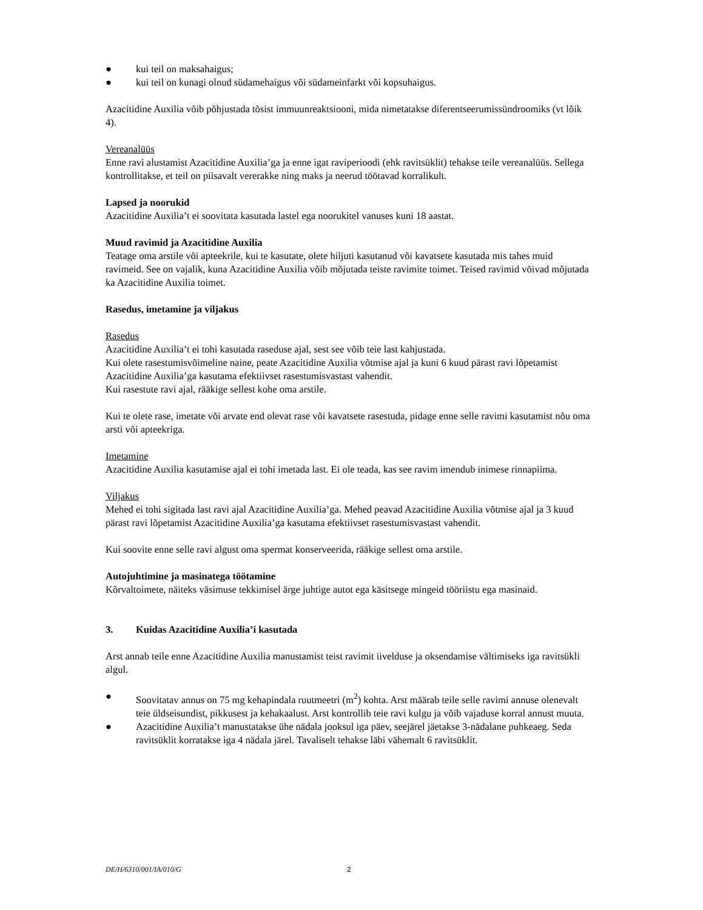● kui teil on maksahaigus;
● kui teil on kunagi olnud südamehaigus või südameinfarkt või kopsuhaigus.
Azacitidine Auxilia võib põhjustada tõsist immuunreaktsiooni, mida nimetatakse diferentseerumissündroomiks (vt lõik 4).
Vereanalüüs
Enne ravi alustamist Azacitidine Auxilia’ga ja enne igat raviperioodi (ehk ravitsüklit) tehakse teile vereanalüüs. Sellega kontrollitakse, et teil on piisavalt vererakke ning maks ja neerud töötavad korralikult.
Lapsed ja noorukid
Azacitidine Auxilia’t ei soovitata kasutada lastel ega noorukitel vanuses kuni 18 aastat.
Muud ravimid ja Azacitidine Auxilia
Teatage oma arstile või apteekrile, kui te kasutate, olete hiljuti kasutanud või kavatsete kasutada mis tahes muid ravimeid. See on vajalik, kuna Azacitidine Auxilia võib mõjutada teiste ravimite toimet. Teised ravimid võivad mõjutada ka Azacitidine Auxilia toimet.
Rasedus, imetamine ja viljakus
Rasedus
Azacitidine Auxilia’t ei tohi kasutada raseduse ajal, sest see võib teie last kahjustada.
Kui olete rasestumisvõimeline naine, peate Azacitidine Auxilia võtmise ajal ja kuni 6 kuud pärast ravi lõpetamist Azacitidine Auxilia’ga kasutama efektiivset rasestumisvastast vahendit.
Kui rasestute ravi ajal, rääkige sellest kohe oma arstile.
Kui te olete rase, imetate või arvate end olevat rase või kavatsete rasestuda, pidage enne selle ravimi kasutamist nõu oma arsti või apteekriga.
Imetamine
Azacitidine Auxilia kasutamise ajal ei tohi imetada last. Ei ole teada, kas see ravim imendub inimese rinnapiima.
Viljakus
Mehed ei tohi sigitada last ravi ajal Azacitidine Auxilia’ga. Mehed peavad Azacitidine Auxilia võtmise ajal ja 3 kuud pärast ravi lõpetamist Azacitidine Auxilia’ga kasutama efektiivset rasestumisvastast vahendit.
Kui soovite enne selle ravi algust oma spermat konserveerida, rääkige sellest oma arstile.
Autojuhtimine ja masinatega töötamine
Kõrvaltoimete, näiteks väsimuse tekkimisel ärge juhtige autot ega käsitsege mingeid tööriistu ega masinaid.
3. Kuidas Azacitidine Auxilia’i kasutada
Arst annab teile enne Azacitidine Auxilia manustamist teist ravimit iivelduse ja oksendamise vältimiseks iga ravitsükli algul.
● Soovitatav annus on 75 mg kehapindala ruutmeetri (m<sup>2</sup>) kohta. Arst määrab teile selle ravimi annuse olenevalt teie üldseisundist, pikkusest ja kehakaalust. Arst kontrollib teie ravi kulgu ja võib vajaduse korral annust muuta.
● Azacitidine Auxilia’t manustatakse ühe nädala jooksul iga päev, seejärel jäetakse 3-nädalane puhkeaeg. Seda ravitsüklit korratakse iga 4 nädala järel. Tavaliselt tehakse läbi vähemalt 6 ravitsüklit.
DE/H/6310/001/IA/010/G 2